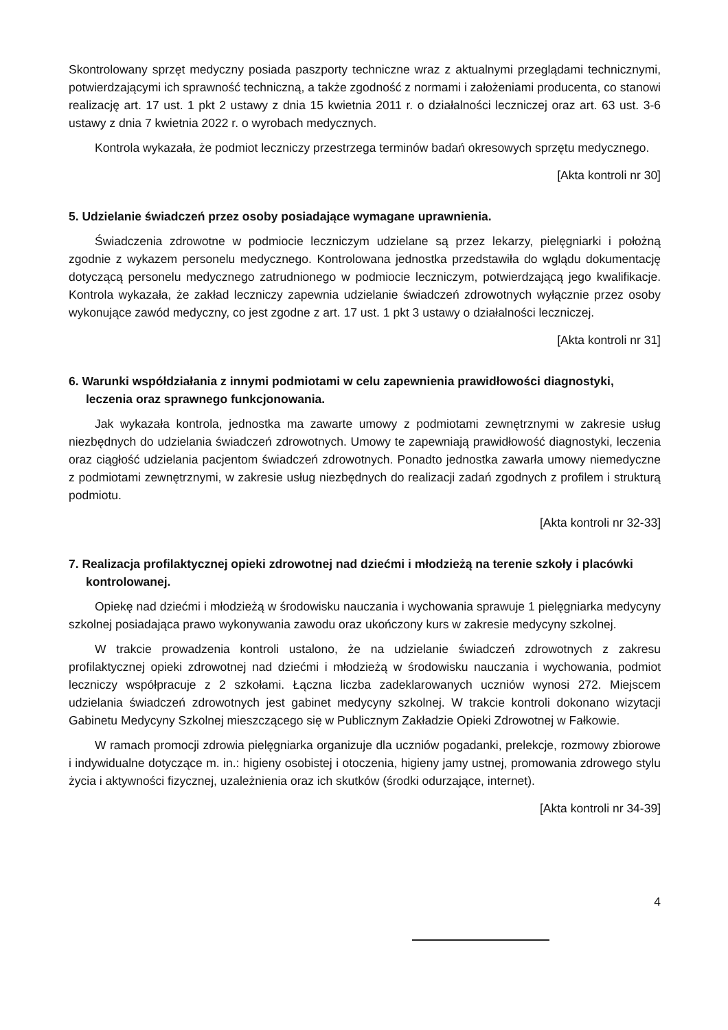Skontrolowany sprzęt medyczny posiada paszporty techniczne wraz z aktualnymi przeglądami technicznymi, potwierdzającymi ich sprawność techniczną, a także zgodność z normami i założeniami producenta, co stanowi realizację art. 17 ust. 1 pkt 2 ustawy z dnia 15 kwietnia 2011 r. o działalności leczniczej oraz art. 63 ust. 3-6 ustawy z dnia 7 kwietnia 2022 r. o wyrobach medycznych.
Kontrola wykazała, że podmiot leczniczy przestrzega terminów badań okresowych sprzętu medycznego.
[Akta kontroli nr 30]
5. Udzielanie świadczeń przez osoby posiadające wymagane uprawnienia.
Świadczenia zdrowotne w podmiocie leczniczym udzielane są przez lekarzy, pielęgniarki i położną zgodnie z wykazem personelu medycznego. Kontrolowana jednostka przedstawiła do wglądu dokumentację dotyczącą personelu medycznego zatrudnionego w podmiocie leczniczym, potwierdzającą jego kwalifikacje. Kontrola wykazała, że zakład leczniczy zapewnia udzielanie świadczeń zdrowotnych wyłącznie przez osoby wykonujące zawód medyczny, co jest zgodne z art. 17 ust. 1 pkt 3 ustawy o działalności leczniczej.
[Akta kontroli nr 31]
6. Warunki współdziałania z innymi podmiotami w celu zapewnienia prawidłowości diagnostyki, leczenia oraz sprawnego funkcjonowania.
Jak wykazała kontrola, jednostka ma zawarte umowy z podmiotami zewnętrznymi w zakresie usług niezbędnych do udzielania świadczeń zdrowotnych. Umowy te zapewniają prawidłowość diagnostyki, leczenia oraz ciągłość udzielania pacjentom świadczeń zdrowotnych. Ponadto jednostka zawarła umowy niemedyczne z podmiotami zewnętrznymi, w zakresie usług niezbędnych do realizacji zadań zgodnych z profilem i strukturą podmiotu.
[Akta kontroli nr 32-33]
7. Realizacja profilaktycznej opieki zdrowotnej nad dziećmi i młodzieżą na terenie szkoły i placówki kontrolowanej.
Opiekę nad dziećmi i młodzieżą w środowisku nauczania i wychowania sprawuje 1 pielęgniarka medycyny szkolnej posiadająca prawo wykonywania zawodu oraz ukończony kurs w zakresie medycyny szkolnej.
W trakcie prowadzenia kontroli ustalono, że na udzielanie świadczeń zdrowotnych z zakresu profilaktycznej opieki zdrowotnej nad dziećmi i młodzieżą w środowisku nauczania i wychowania, podmiot leczniczy współpracuje z 2 szkołami. Łączna liczba zadeklarowanych uczniów wynosi 272. Miejscem udzielania świadczeń zdrowotnych jest gabinet medycyny szkolnej. W trakcie kontroli dokonano wizytacji Gabinetu Medycyny Szkolnej mieszczącego się w Publicznym Zakładzie Opieki Zdrowotnej w Fałkowie.
W ramach promocji zdrowia pielęgniarka organizuje dla uczniów pogadanki, prelekcje, rozmowy zbiorowe i indywidualne dotyczące m. in.: higieny osobistej i otoczenia, higieny jamy ustnej, promowania zdrowego stylu życia i aktywności fizycznej, uzależnienia oraz ich skutków (środki odurzające, internet).
[Akta kontroli nr 34-39]
4